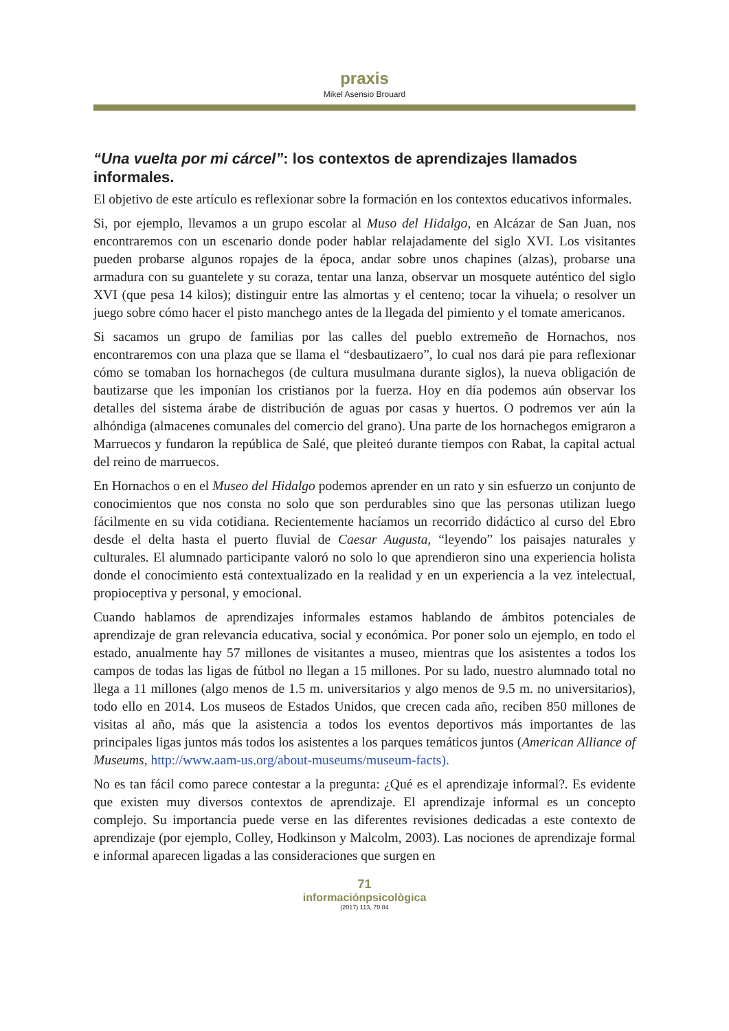praxis
Mikel Asensio Brouard
“Una vuelta por mi cárcel”: los contextos de aprendizajes llamados informales.
El objetivo de este artículo es reflexionar sobre la formación en los contextos educativos informales.
Si, por ejemplo, llevamos a un grupo escolar al Muso del Hidalgo, en Alcázar de San Juan, nos encontraremos con un escenario donde poder hablar relajadamente del siglo XVI. Los visitantes pueden probarse algunos ropajes de la época, andar sobre unos chapines (alzas), probarse una armadura con su guantelete y su coraza, tentar una lanza, observar un mosquete auténtico del siglo XVI (que pesa 14 kilos); distinguir entre las almortas y el centeno; tocar la vihuela; o resolver un juego sobre cómo hacer el pisto manchego antes de la llegada del pimiento y el tomate americanos.
Si sacamos un grupo de familias por las calles del pueblo extremeño de Hornachos, nos encontraremos con una plaza que se llama el “desbautizaero”, lo cual nos dará pie para reflexionar cómo se tomaban los hornachegos (de cultura musulmana durante siglos), la nueva obligación de bautizarse que les imponían los cristianos por la fuerza. Hoy en día podemos aún observar los detalles del sistema árabe de distribución de aguas por casas y huertos. O podremos ver aún la alhóndiga (almacenes comunales del comercio del grano). Una parte de los hornachegos emigraron a Marruecos y fundaron la república de Salé, que pleiteó durante tiempos con Rabat, la capital actual del reino de marruecos.
En Hornachos o en el Museo del Hidalgo podemos aprender en un rato y sin esfuerzo un conjunto de conocimientos que nos consta no solo que son perdurables sino que las personas utilizan luego fácilmente en su vida cotidiana. Recientemente hacíamos un recorrido didáctico al curso del Ebro desde el delta hasta el puerto fluvial de Caesar Augusta, “leyendo” los paisajes naturales y culturales. El alumnado participante valoró no solo lo que aprendieron sino una experiencia holista donde el conocimiento está contextualizado en la realidad y en un experiencia a la vez intelectual, propioceptiva y personal, y emocional.
Cuando hablamos de aprendizajes informales estamos hablando de ámbitos potenciales de aprendizaje de gran relevancia educativa, social y económica. Por poner solo un ejemplo, en todo el estado, anualmente hay 57 millones de visitantes a museo, mientras que los asistentes a todos los campos de todas las ligas de fútbol no llegan a 15 millones. Por su lado, nuestro alumnado total no llega a 11 millones (algo menos de 1.5 m. universitarios y algo menos de 9.5 m. no universitarios), todo ello en 2014. Los museos de Estados Unidos, que crecen cada año, reciben 850 millones de visitas al año, más que la asistencia a todos los eventos deportivos más importantes de las principales ligas juntos más todos los asistentes a los parques temáticos juntos (American Alliance of Museums, http://www.aam-us.org/about-museums/museum-facts).
No es tan fácil como parece contestar a la pregunta: ¿Qué es el aprendizaje informal?. Es evidente que existen muy diversos contextos de aprendizaje. El aprendizaje informal es un concepto complejo. Su importancia puede verse en las diferentes revisiones dedicadas a este contexto de aprendizaje (por ejemplo, Colley, Hodkinson y Malcolm, 2003). Las nociones de aprendizaje formal e informal aparecen ligadas a las consideraciones que surgen en
71
informaciónpsicològica
(2017) 113, 70.84